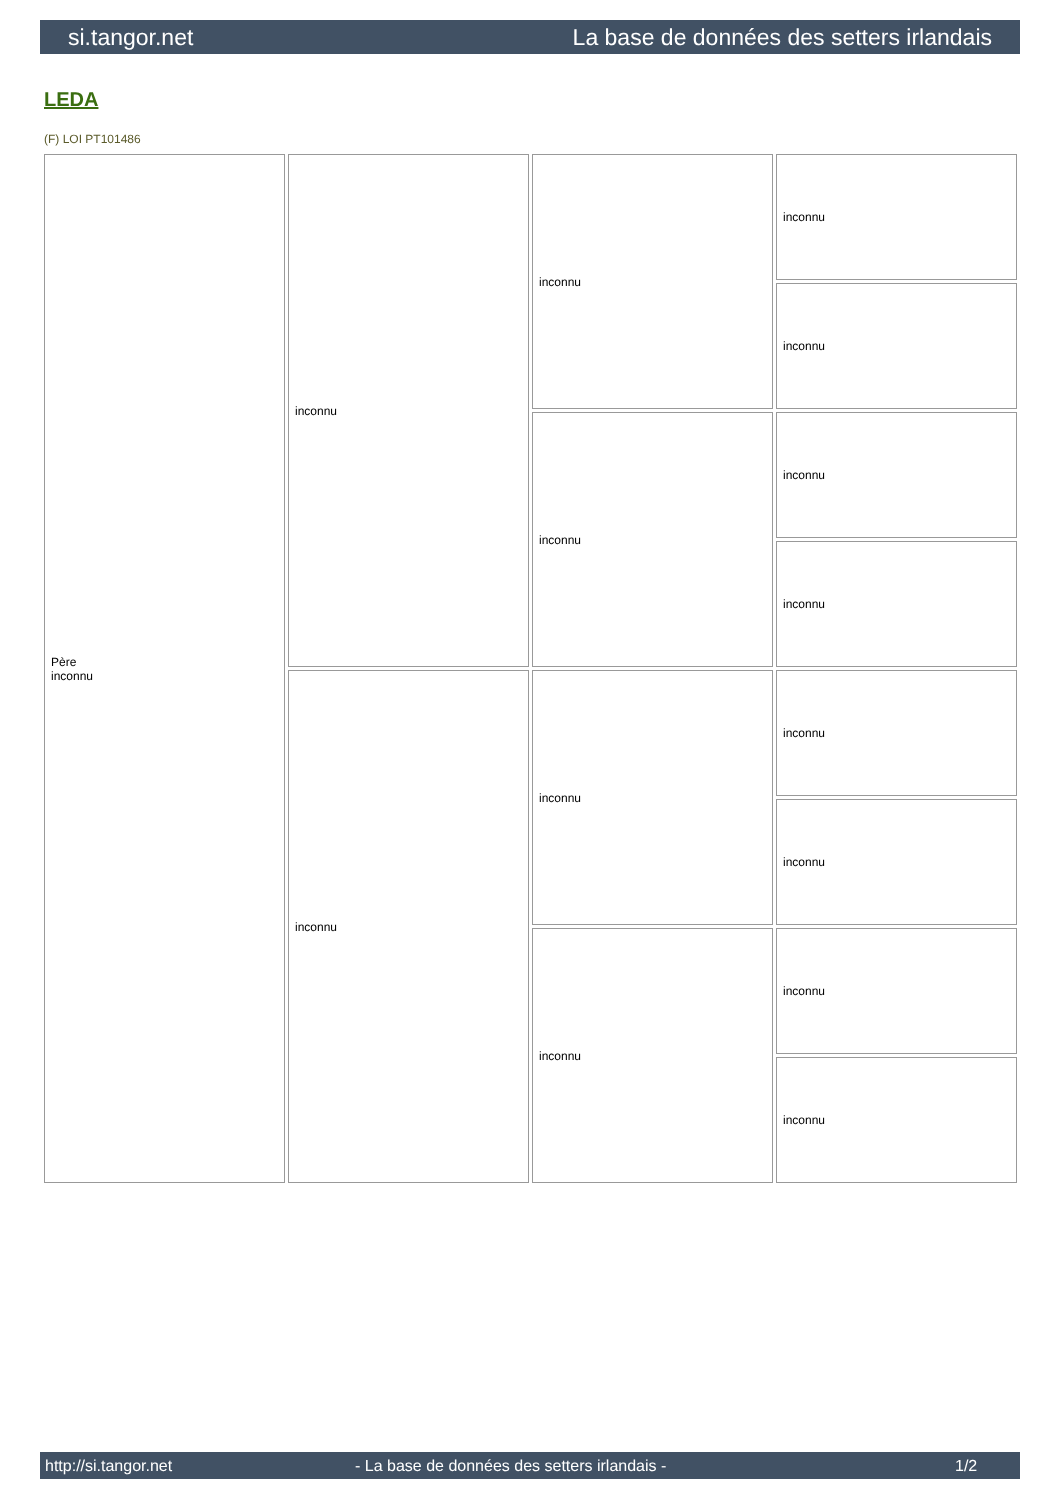si.tangor.net La base de données des setters irlandais
LEDA
(F) LOI PT101486
| Père inconnu | inconnu | inconnu | inconnu |
| | | | inconnu |
| | | inconnu | inconnu |
| | | | inconnu |
| | inconnu | inconnu | inconnu |
| | | | inconnu |
| | | inconnu | inconnu |
| | | | inconnu |
http://si.tangor.net - La base de données des setters irlandais - 1/2